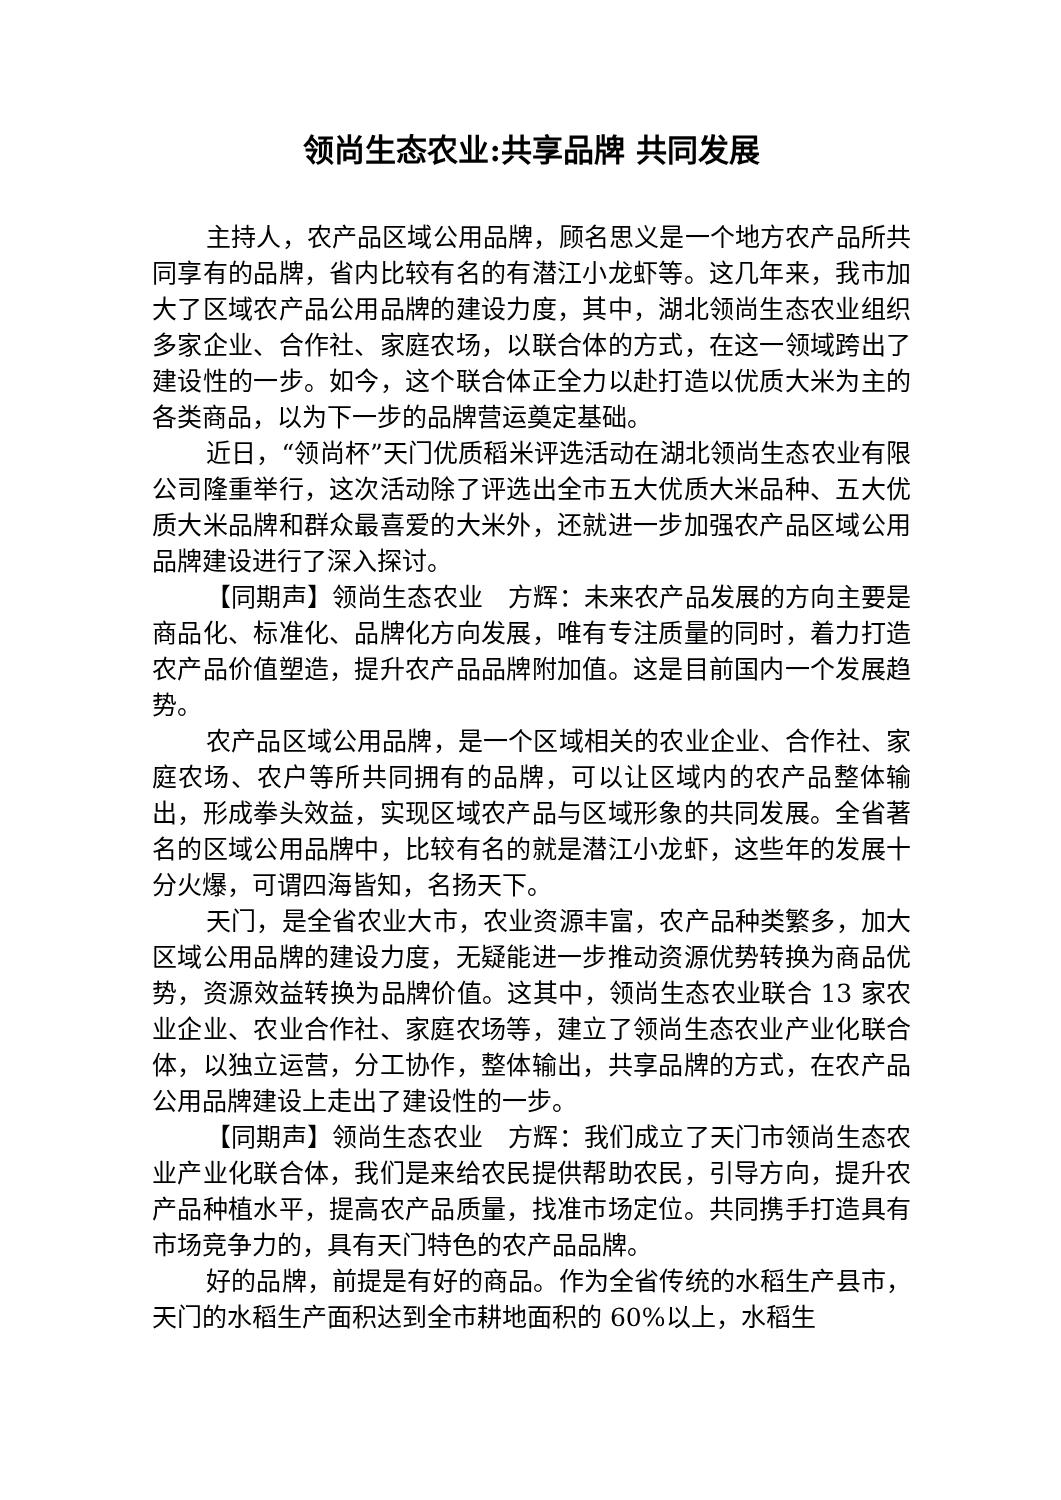领尚生态农业:共享品牌 共同发展
主持人，农产品区域公用品牌，顾名思义是一个地方农产品所共同享有的品牌，省内比较有名的有潜江小龙虾等。这几年来，我市加大了区域农产品公用品牌的建设力度，其中，湖北领尚生态农业组织多家企业、合作社、家庭农场，以联合体的方式，在这一领域跨出了建设性的一步。如今，这个联合体正全力以赴打造以优质大米为主的各类商品，以为下一步的品牌营运奠定基础。
近日，“领尚杯”天门优质稻米评选活动在湖北领尚生态农业有限公司隆重举行，这次活动除了评选出全市五大优质大米品种、五大优质大米品牌和群众最喜爱的大米外，还就进一步加强农产品区域公用品牌建设进行了深入探讨。
【同期声】领尚生态农业　方辉：未来农产品发展的方向主要是商品化、标准化、品牌化方向发展，唯有专注质量的同时，着力打造农产品价值塑造，提升农产品品牌附加值。这是目前国内一个发展趋势。
农产品区域公用品牌，是一个区域相关的农业企业、合作社、家庭农场、农户等所共同拥有的品牌，可以让区域内的农产品整体输出，形成拳头效益，实现区域农产品与区域形象的共同发展。全省著名的区域公用品牌中，比较有名的就是潜江小龙虾，这些年的发展十分火爆，可谓四海皆知，名扬天下。
天门，是全省农业大市，农业资源丰富，农产品种类繁多，加大区域公用品牌的建设力度，无疑能进一步推动资源优势转换为商品优势，资源效益转换为品牌价值。这其中，领尚生态农业联合 13 家农业企业、农业合作社、家庭农场等，建立了领尚生态农业产业化联合体，以独立运营，分工协作，整体输出，共享品牌的方式，在农产品公用品牌建设上走出了建设性的一步。
【同期声】领尚生态农业　方辉：我们成立了天门市领尚生态农业产业化联合体，我们是来给农民提供帮助农民，引导方向，提升农产品种植水平，提高农产品质量，找准市场定位。共同携手打造具有市场竞争力的，具有天门特色的农产品品牌。
好的品牌，前提是有好的商品。作为全省传统的水稻生产县市，天门的水稻生产面积达到全市耕地面积的 60%以上，水稻生